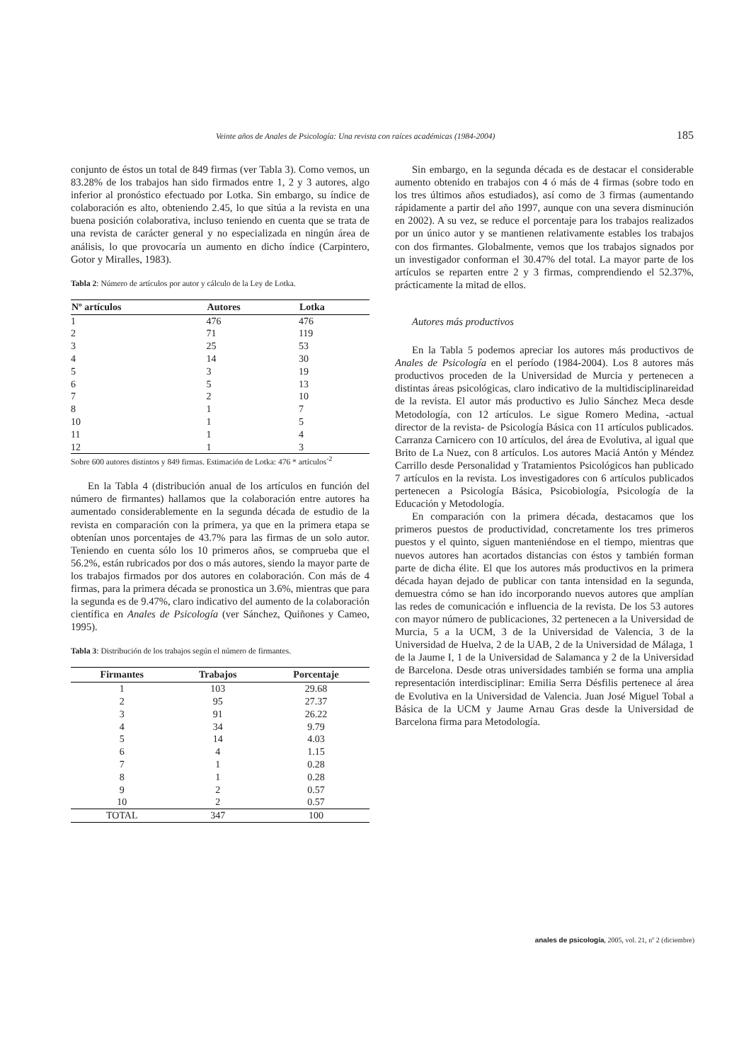Veinte años de Anales de Psicología: Una revista con raíces académicas (1984-2004) 185
conjunto de éstos un total de 849 firmas (ver Tabla 3). Como vemos, un 83.28% de los trabajos han sido firmados entre 1, 2 y 3 autores, algo inferior al pronóstico efectuado por Lotka. Sin embargo, su índice de colaboración es alto, obteniendo 2.45, lo que sitúa a la revista en una buena posición colaborativa, incluso teniendo en cuenta que se trata de una revista de carácter general y no especializada en ningún área de análisis, lo que provocaría un aumento en dicho índice (Carpintero, Gotor y Miralles, 1983).
Tabla 2: Número de artículos por autor y cálculo de la Ley de Lotka.
| Nº artículos | Autores | Lotka |
| --- | --- | --- |
| 1 | 476 | 476 |
| 2 | 71 | 119 |
| 3 | 25 | 53 |
| 4 | 14 | 30 |
| 5 | 3 | 19 |
| 6 | 5 | 13 |
| 7 | 2 | 10 |
| 8 | 1 | 7 |
| 10 | 1 | 5 |
| 11 | 1 | 4 |
| 12 | 1 | 3 |
Sobre 600 autores distintos y 849 firmas. Estimación de Lotka: 476 * artículos<sup>-2</sup>
En la Tabla 4 (distribución anual de los artículos en función del número de firmantes) hallamos que la colaboración entre autores ha aumentado considerablemente en la segunda década de estudio de la revista en comparación con la primera, ya que en la primera etapa se obtenían unos porcentajes de 43.7% para las firmas de un solo autor. Teniendo en cuenta sólo los 10 primeros años, se comprueba que el 56.2%, están rubricados por dos o más autores, siendo la mayor parte de los trabajos firmados por dos autores en colaboración. Con más de 4 firmas, para la primera década se pronostica un 3.6%, mientras que para la segunda es de 9.47%, claro indicativo del aumento de la colaboración científica en Anales de Psicología (ver Sánchez, Quiñones y Cameo, 1995).
Tabla 3: Distribución de los trabajos según el número de firmantes.
| Firmantes | Trabajos | Porcentaje |
| --- | --- | --- |
| 1 | 103 | 29.68 |
| 2 | 95 | 27.37 |
| 3 | 91 | 26.22 |
| 4 | 34 | 9.79 |
| 5 | 14 | 4.03 |
| 6 | 4 | 1.15 |
| 7 | 1 | 0.28 |
| 8 | 1 | 0.28 |
| 9 | 2 | 0.57 |
| 10 | 2 | 0.57 |
| TOTAL | 347 | 100 |
Sin embargo, en la segunda década es de destacar el considerable aumento obtenido en trabajos con 4 ó más de 4 firmas (sobre todo en los tres últimos años estudiados), así como de 3 firmas (aumentando rápidamente a partir del año 1997, aunque con una severa disminución en 2002). A su vez, se reduce el porcentaje para los trabajos realizados por un único autor y se mantienen relativamente estables los trabajos con dos firmantes. Globalmente, vemos que los trabajos signados por un investigador conforman el 30.47% del total. La mayor parte de los artículos se reparten entre 2 y 3 firmas, comprendiendo el 52.37%, prácticamente la mitad de ellos.
Autores más productivos
En la Tabla 5 podemos apreciar los autores más productivos de Anales de Psicología en el período (1984-2004). Los 8 autores más productivos proceden de la Universidad de Murcia y pertenecen a distintas áreas psicológicas, claro indicativo de la multidisciplinareidad de la revista. El autor más productivo es Julio Sánchez Meca desde Metodología, con 12 artículos. Le sigue Romero Medina, -actual director de la revista- de Psicología Básica con 11 artículos publicados. Carranza Carnicero con 10 artículos, del área de Evolutiva, al igual que Brito de La Nuez, con 8 artículos. Los autores Maciá Antón y Méndez Carrillo desde Personalidad y Tratamientos Psicológicos han publicado 7 artículos en la revista. Los investigadores con 6 artículos publicados pertenecen a Psicología Básica, Psicobiología, Psicología de la Educación y Metodología.
En comparación con la primera década, destacamos que los primeros puestos de productividad, concretamente los tres primeros puestos y el quinto, siguen manteniéndose en el tiempo, mientras que nuevos autores han acortados distancias con éstos y también forman parte de dicha élite. El que los autores más productivos en la primera década hayan dejado de publicar con tanta intensidad en la segunda, demuestra cómo se han ido incorporando nuevos autores que amplían las redes de comunicación e influencia de la revista. De los 53 autores con mayor número de publicaciones, 32 pertenecen a la Universidad de Murcia, 5 a la UCM, 3 de la Universidad de Valencia, 3 de la Universidad de Huelva, 2 de la UAB, 2 de la Universidad de Málaga, 1 de la Jaume I, 1 de la Universidad de Salamanca y 2 de la Universidad de Barcelona. Desde otras universidades también se forma una amplia representación interdisciplinar: Emilia Serra Désfilis pertenece al área de Evolutiva en la Universidad de Valencia. Juan José Miguel Tobal a Básica de la UCM y Jaume Arnau Gras desde la Universidad de Barcelona firma para Metodología.
anales de psicología, 2005, vol. 21, nº 2 (diciembre)